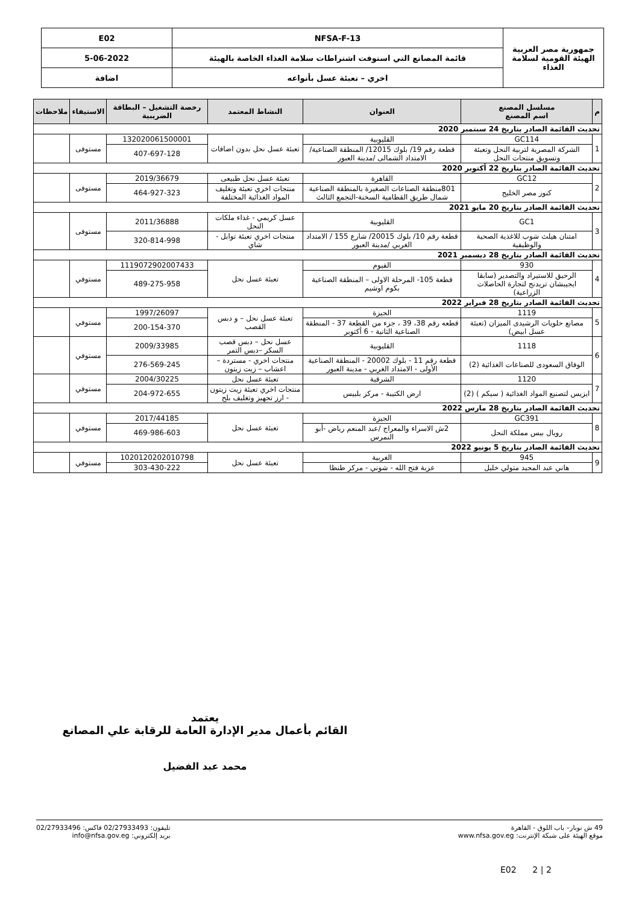| جمهورية مصر العربية الهيئة القومية لسلامة الغذاء | NFSA-F-13 | E02 |
| | قائمة المصانع التي استوفت اشتراطات سلامة الغذاء الخاصة بالهيئة | 5-06-2022 |
| | اخري – تعبئة عسل بأنواعه | اضافة |
| م | مسلسل المصنع اسم المصنع | العنوان | النشاط المعتمد | رخصة التشغيل – البطاقة الضريبية | الاستيفاء | ملاحظات |
| --- | --- | --- | --- | --- | --- | --- |
| تحديث القائمة الصادر بتاريخ 24 سبتمبر 2020 | | | | | | |
| 1 | GC114 | القليوبية | تعبئة عسل نحل بدون اضافات | 132020061500001 | مستوفى | |
| | الشركة المصرية لتربية النحل وتعبئة وتسويق منتجات النحل | قطعة رقم 19/ بلوك 12015/ المنطقة الصناعية/ الامتداد الشمالى /مدينة العبور | | 407-697-128 | | |
| تحديث القائمة الصادر بتاريخ 22 أكتوبر 2020 | | | | | | |
| 2 | GC12 | القاهرة | تعبئة عسل نحل طبيعى | 2019/36679 | مستوفى | |
| | كنوز مصر الخليج | 801منطقة الصناعات الصغيرة بالمنطقة الصناعية شمال طريق القطامية السخنة-التجمع الثالث | منتجات اخري تعبئة وتغليف المواد الغذائية المختلفة | 464-927-323 | | |
| تحديث القائمة الصادر بتاريخ 20 مايو 2021 | | | | | | |
| 3 | GC1 | القليوبية | عسل كريمي - غذاء ملكات النحل | 2011/36888 | مستوفى | |
| | امتنان هيلث شوب للاغذية الصحية والوظيفية | قطعة رقم 10/ بلوك 20015/ شارع 155 / الامتداد الغربي /مدينة العبور | منتجات اخري تعبئة توابل - شاي | 320-814-998 | | |
| تحديث القائمة الصادر بتاريخ 28 ديسمبر 2021 | | | | | | |
| 4 | 930 | الفيوم | تعبئة عسل نحل | 1119072902007433 | مستوفي | |
| | الرحيق للاستيراد والتصدير (سابقا ايجيبشان تريدنج لتجارة الحاصلات الزراعية) | قطعة 105- المرحلة الاولى – المنطقة الصناعية بكوم اوشيم | | 489-275-958 | | |
| تحديث القائمة الصادر بتاريخ 28 فبراير 2022 | | | | | | |
| 5 | 1119 | الجيزة | تعبئة عسل نحل – و دبس القصب | 1997/26097 | مستوفي | |
| | مصانع حلويات الرشيدى الميزان (تعبئة عسل ابيض) | قطعه رقم 38، 39 ، جزء من القطعة 37 - المنطقة الصناعية الثانية - 6 أكتوبر | | 200-154-370 | | |
| 6 | 1118 | القليوبية | عسل نحل – دبس قصب السكر –دبس التمر | 2009/33985 | مستوفي | |
| | الوفاق السعودى للصناعات الغذائية (2) | قطعة رقم 11 - بلوك 20002 - المنطقة الصناعية الأولى - الامتداد الغربي - مدينة العبور | منتجات اخري - مستردة – اعشاب – زيت زيتون | 276-569-245 | | |
| 7 | 1120 | الشرقية | تعبئة عسل نحل | 2004/30225 | مستوفي | |
| | ايزيس لتصنيع المواد الغذائية ( سيكم ) (2) | ارض الكتيبة - مركز بلبيس | منتجات اخري تعبئة زيت زيتون - ارز تجهيز وتغليف بلح | 204-972-655 | | |
| تحديث القائمة الصادر بتاريخ 28 مارس 2022 | | | | | | |
| 8 | GC391 | الجيزة | تعبئة عسل نحل | 2017/44185 | مستوفي | |
| | رويال بيس مملكة النحل | 2ش الاسراء والمعراج /عبد المنعم رياض -أبو النمرس | | 469-986-603 | | |
| تحديث القائمة الصادر بتاريخ 5 يونيو 2022 | | | | | | |
| 9 | 945 | الغربية | تعبئة عسل نحل | 1020120202010798 | مستوفي | |
| | هاني عبد المجيد متولي خليل | عزبة فتح الله - شوني - مركز طنطا | | 303-430-222 | | |
يعتمد
القائم بأعمال مدير الإدارة العامة للرقابة علي المصانع
محمد عبد الفضيل
49 ش نوبار– باب اللوق - القاهرة
موقع الهيئة على شبكة الإنترنت: www.nfsa.gov.eg
تليفون: 02/27933493 فاكس: 02/27933496
بريد إلكتروني: info@nfsa.gov.eg
E02 2 | 2